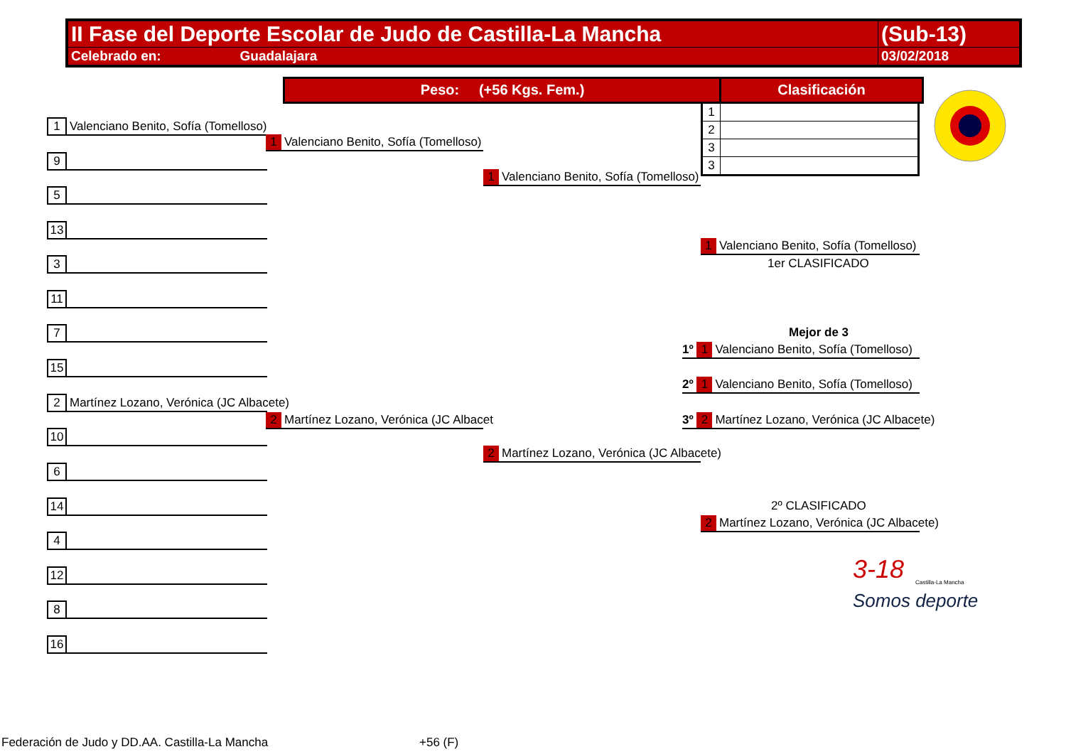| II Fase del Deporte Escolar de Judo de Castilla-La Mancha | (Sub-13) |
| Celebrado en: Guadalajara | 03/02/2018 |
Peso: (+56 Kgs. Fem.) Clasificación
| 1 | |
| 2 | |
| 3 | |
| 3 | |
1 Valenciano Benito, Sofía (Tomelloso)
1 Valenciano Benito, Sofía (Tomelloso)
9
1 Valenciano Benito, Sofía (Tomelloso)
5
13
3
11
7
15
1 Valenciano Benito, Sofía (Tomelloso)
1er CLASIFICADO
Mejor de 3
1º 1 Valenciano Benito, Sofía (Tomelloso)
2º 1 Valenciano Benito, Sofía (Tomelloso)
3º 2 Martínez Lozano, Verónica (JC Albacete)
2 Martínez Lozano, Verónica (JC Albacete)
2 Martínez Lozano, Verónica (JC Albacet
10
2 Martínez Lozano, Verónica (JC Albacete)
6
14 2º CLASIFICADO
2 Martínez Lozano, Verónica (JC Albacete)
4
12
8
16
3-18
Somos deporte
Castilla-La Mancha
Federación de Judo y DD.AA. Castilla-La Mancha
+56 (F)